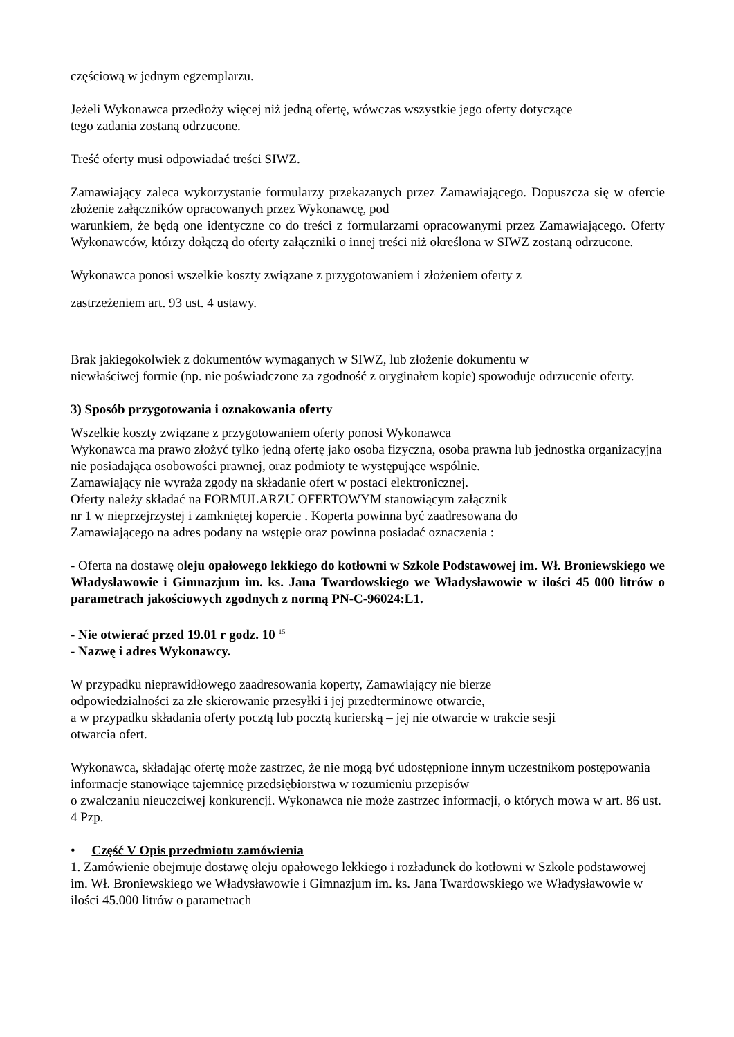częściową w jednym egzemplarzu.
Jeżeli Wykonawca przedłoży więcej niż jedną ofertę, wówczas wszystkie jego oferty dotyczące
tego zadania zostaną odrzucone.
Treść oferty musi odpowiadać treści SIWZ.
Zamawiający zaleca wykorzystanie formularzy przekazanych przez Zamawiającego. Dopuszcza się w ofercie złożenie załączników opracowanych przez Wykonawcę, pod
warunkiem, że będą one identyczne co do treści z formularzami opracowanymi przez Zamawiającego. Oferty Wykonawców, którzy dołączą do oferty załączniki o innej treści niż określona w SIWZ zostaną odrzucone.
Wykonawca ponosi wszelkie koszty związane z przygotowaniem i złożeniem oferty z
zastrzeżeniem art. 93 ust. 4 ustawy.
Brak jakiegokolwiek z dokumentów wymaganych w SIWZ, lub złożenie dokumentu w
niewłaściwej formie (np. nie poświadczone za zgodność z oryginałem kopie) spowoduje odrzucenie oferty.
3) Sposób przygotowania i oznakowania oferty
Wszelkie koszty związane z przygotowaniem oferty ponosi Wykonawca
Wykonawca ma prawo złożyć tylko jedną ofertę jako osoba fizyczna, osoba prawna lub jednostka organizacyjna nie posiadająca osobowości prawnej, oraz podmioty te występujące wspólnie.
Zamawiający nie wyraża zgody na składanie ofert w postaci elektronicznej.
Oferty należy składać na FORMULARZU OFERTOWYM stanowiącym załącznik
nr 1 w nieprzejrzystej i zamkniętej kopercie . Koperta powinna być zaadresowana do
Zamawiającego na adres podany na wstępie oraz powinna posiadać oznaczenia :
- Oferta na dostawę oleju opałowego lekkiego do kotłowni w Szkole Podstawowej im. Wł. Broniewskiego we Władysławowie i Gimnazjum im. ks. Jana Twardowskiego we Władysławowie w ilości 45 000 litrów o parametrach jakościowych zgodnych z normą PN-C-96024:L1.
- Nie otwierać przed 19.01 r godz. 10 <sup>15</sup>
- Nazwę i adres Wykonawcy.
W przypadku nieprawidłowego zaadresowania koperty, Zamawiający nie bierze
odpowiedzialności za złe skierowanie przesyłki i jej przedterminowe otwarcie,
a w przypadku składania oferty pocztą lub pocztą kurierską – jej nie otwarcie w trakcie sesji
otwarcia ofert.
Wykonawca, składając ofertę może zastrzec, że nie mogą być udostępnione innym uczestnikom postępowania informacje stanowiące tajemnicę przedsiębiorstwa w rozumieniu przepisów
o zwalczaniu nieuczciwej konkurencji. Wykonawca nie może zastrzec informacji, o których mowa w art. 86 ust. 4 Pzp.
• Część V Opis przedmiotu zamówienia
1. Zamówienie obejmuje dostawę oleju opałowego lekkiego i rozładunek do kotłowni w Szkole podstawowej im. Wł. Broniewskiego we Władysławowie i Gimnazjum im. ks. Jana Twardowskiego we Władysławowie w ilości 45.000 litrów o parametrach